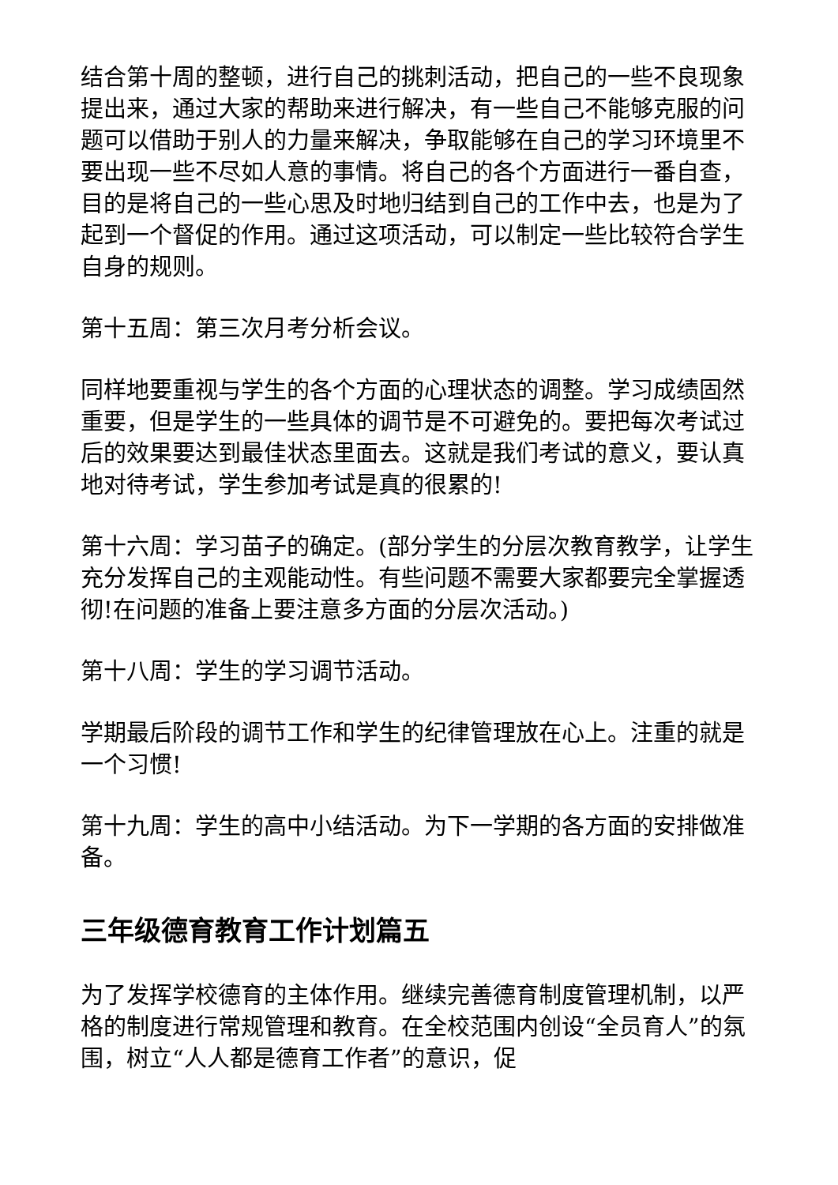结合第十周的整顿，进行自己的挑刺活动，把自己的一些不良现象提出来，通过大家的帮助来进行解决，有一些自己不能够克服的问题可以借助于别人的力量来解决，争取能够在自己的学习环境里不要出现一些不尽如人意的事情。将自己的各个方面进行一番自查，目的是将自己的一些心思及时地归结到自己的工作中去，也是为了起到一个督促的作用。通过这项活动，可以制定一些比较符合学生自身的规则。
第十五周：第三次月考分析会议。
同样地要重视与学生的各个方面的心理状态的调整。学习成绩固然重要，但是学生的一些具体的调节是不可避免的。要把每次考试过后的效果要达到最佳状态里面去。这就是我们考试的意义，要认真地对待考试，学生参加考试是真的很累的!
第十六周：学习苗子的确定。(部分学生的分层次教育教学，让学生充分发挥自己的主观能动性。有些问题不需要大家都要完全掌握透彻!在问题的准备上要注意多方面的分层次活动。)
第十八周：学生的学习调节活动。
学期最后阶段的调节工作和学生的纪律管理放在心上。注重的就是一个习惯!
第十九周：学生的高中小结活动。为下一学期的各方面的安排做准备。
三年级德育教育工作计划篇五
为了发挥学校德育的主体作用。继续完善德育制度管理机制，以严格的制度进行常规管理和教育。在全校范围内创设“全员育人”的氛围，树立“人人都是德育工作者”的意识，促